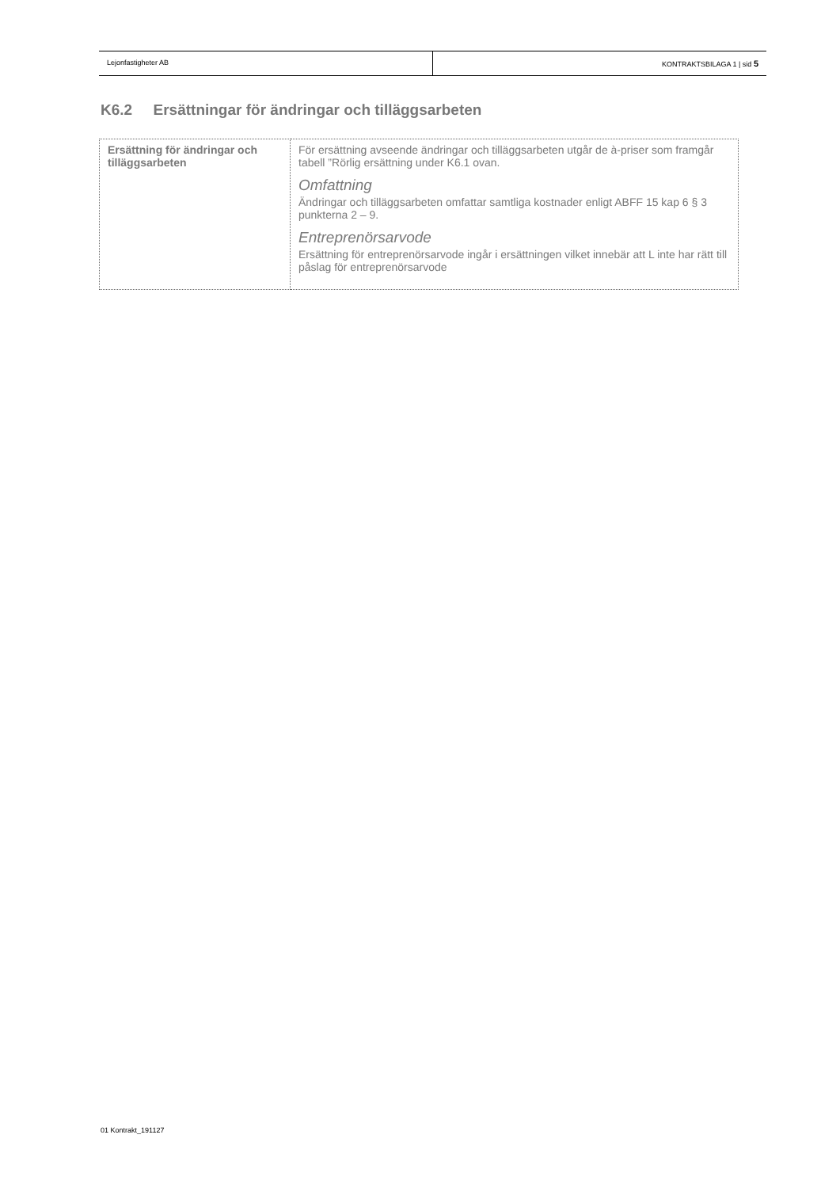Lejonfastigheter AB KONTRAKTSBILAGA 1 | sid 5
K6.2 Ersättningar för ändringar och tilläggsarbeten
| Ersättning för ändringar och tilläggsarbeten | För ersättning avseende ändringar och tilläggsarbeten utgår de à-priser som framgår tabell ”Rörlig ersättning under K6.1 ovan. Omfattning Ändringar och tilläggsarbeten omfattar samtliga kostnader enligt ABFF 15 kap 6 § 3 punkterna 2 – 9. Entreprenörsarvode Ersättning för entreprenörsarvode ingår i ersättningen vilket innebär att L inte har rätt till påslag för entreprenörsarvode |
01 Kontrakt_191127